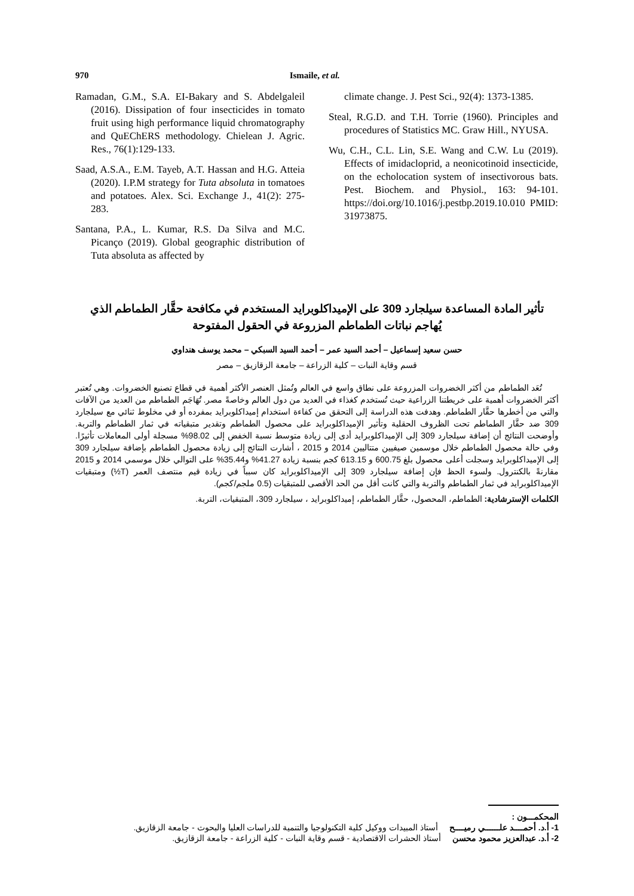970 Ismaile, et al.
Ramadan, G.M., S.A. EI-Bakary and S. Abdelgaleil (2016). Dissipation of four insecticides in tomato fruit using high performance liquid chromatography and QuEChERS methodology. Chielean J. Agric. Res., 76(1):129-133.
Saad, A.S.A., E.M. Tayeb, A.T. Hassan and H.G. Atteia (2020). I.P.M strategy for Tuta absoluta in tomatoes and potatoes. Alex. Sci. Exchange J., 41(2): 275-283.
Santana, P.A., L. Kumar, R.S. Da Silva and M.C. Picanço (2019). Global geographic distribution of Tuta absoluta as affected by
climate change. J. Pest Sci., 92(4): 1373-1385.
Steal, R.G.D. and T.H. Torrie (1960). Principles and procedures of Statistics MC. Graw Hill., NYUSA.
Wu, C.H., C.L. Lin, S.E. Wang and C.W. Lu (2019). Effects of imidacloprid, a neonicotinoid insecticide, on the echolocation system of insectivorous bats. Pest. Biochem. and Physiol., 163: 94-101. https://doi.org/10.1016/j.pestbp.2019.10.010 PMID: 31973875.
تأثير المادة المساعدة سيلجارد 309 على الإميداكلوبرايد المستخدم في مكافحة حقَّار الطماطم الذي
يُهاجم نباتات الطماطم المزروعة في الحقول المفتوحة
حسن سعيد إسماعيل – أحمد السيد عمر – أحمد السيد السبكي – محمد يوسف هنداوي
قسم وقاية النبات – كلية الزراعة – جامعة الزقازيق – مصر
تُعَد الطماطم من أكثر الخضروات المزروعة على نطاق واسع في العالم وتُمثل العنصر الأكثر أهمية في قطاع تصنيع الخضروات. وهي تُعتبر أكثر الخضروات أهمية على خريطتنا الزراعية حيث تُستخدم كغذاء في العديد من دول العالم وخاصةً مصر. تُهَاجَم الطماطم من العديد من الآفات والتي من أخطرها حقَّار الطماطم. وهدفت هذه الدراسة إلى التحقق من كفاءة استخدام إميداكلوبرايد بمفرده أو في مخلوط ثنائي مع سيلجارد 309 ضد حقَّار الطماطم تحت الظروف الحقلية وتأثير الإميداكلوبرايد على محصول الطماطم وتقدير متبقياته في ثمار الطماطم والتربة. وأوضحت النتائج أن إضافة سيلجارد 309 إلى الإميداكلوبرايد أدى إلى زيادة متوسط نسبة الخفض إلى 98.02% مسجلة أولى المعاملات تأثيرًا. وفي حالة محصول الطماطم خلال موسمين صيفيين متتاليين 2014 و 2015 ، أشارت النتائج إلى زيادة محصول الطماطم بإضافة سيلجارد 309 إلى الإميداكلوبرايد وسجلت أعلى محصول بلغ 600.75 و 613.15 كجم بنسبة زيادة 41.27% و35.44% على التوالي خلال موسمي 2014 و 2015 مقارنةً بالكنترول. ولسوء الحظ فإن إضافة سيلجارد 309 إلى الإميداكلوبرايد كان سبباً في زيادة قيم منتصف العمر (T½) ومتبقيات الإميداكلوبرايد في ثمار الطماطم والتربة والتي كانت أقل من الحد الأقصى للمتبقيات (0.5 ملجم/كجم).
الكلمات الإسترشادية: الطماطم، المحصول، حقَّار الطماطم، إميداكلوبرايد ، سيلجارد 309، المتبقيات، التربة.
المحكمـــون :
1- أ.د. أحمــــد علــــــي رميــــح أستاذ المبيدات ووكيل كلية التكنولوجيا والتنمية للدراسات العليا والبحوث - جامعة الزقازيق.
2- أ.د. عبدالعزيز محمود محسن أستاذ الحشرات الاقتصادية - قسم وقاية النبات - كلية الزراعة - جامعة الزقازيق.